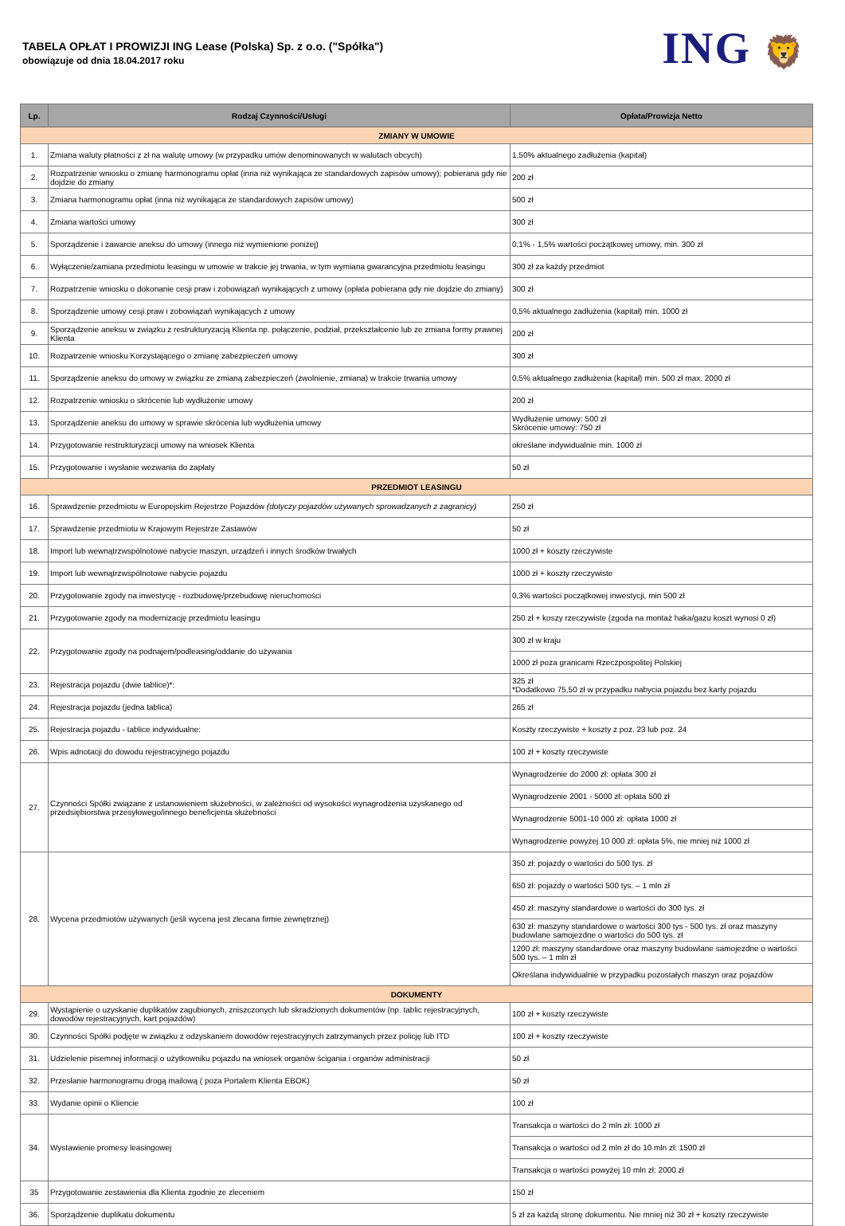TABELA OPŁAT I PROWIZJI ING Lease (Polska) Sp. z o.o. ("Spółka")
obowiązuje od dnia 18.04.2017 roku
ING 🦁
| Lp. | Rodzaj Czynności/Usługi | Opłata/Prowizja Netto |
| --- | --- | --- |
| ZMIANY W UMOWIE | | |
| 1. | Zmiana waluty płatności z zł na walutę umowy (w przypadku umów denominowanych w walutach obcych) | 1,50% aktualnego zadłużenia (kapitał) |
| 2. | Rozpatrzenie wniosku o zmianę harmonogramu opłat (inna niż wynikająca ze standardowych zapisów umowy); pobierana gdy nie dojdzie do zmiany | 200 zł |
| 3. | Zmiana harmonogramu opłat (inna niż wynikająca ze standardowych zapisów umowy) | 500 zł |
| 4. | Zmiana wartości umowy | 300 zł |
| 5. | Sporządzenie i zawarcie aneksu do umowy (innego niż wymienione poniżej) | 0,1% - 1,5% wartości początkowej umowy, min. 300 zł |
| 6. | Wyłączenie/zamiana przedmiotu leasingu w umowie w trakcie jej trwania, w tym wymiana gwarancyjna przedmiotu leasingu | 300 zł za każdy przedmiot |
| 7. | Rozpatrzenie wniosku o dokonanie cesji praw i zobowiązań wynikających z umowy (opłata pobierana gdy nie dojdzie do zmiany) | 300 zł |
| 8. | Sporządzenie umowy cesji praw i zobowiązań wynikających z umowy | 0,5% aktualnego zadłużenia (kapitał) min. 1000 zł |
| 9. | Sporządzenie aneksu w związku z restrukturyzacją Klienta np. połączenie, podział, przekształcenie lub ze zmiana formy prawnej Klienta | 200 zł |
| 10. | Rozpatrzenie wniosku Korzystającego o zmianę zabezpieczeń umowy | 300 zł |
| 11. | Sporządzenie aneksu do umowy w związku ze zmianą zabezpieczeń (zwolnienie, zmiana) w trakcie trwania umowy | 0,5% aktualnego zadłużenia (kapitał) min. 500 zł max. 2000 zł |
| 12. | Rozpatrzenie wniosku o skrócenie lub wydłużenie umowy | 200 zł |
| 13. | Sporządzenie aneksu do umowy w sprawie skrócenia lub wydłużenia umowy | Wydłużenie umowy: 500 zł Skrócenie umowy: 750 zł |
| 14. | Przygotowanie restrukturyzacji umowy na wniosek Klienta | określane indywidualnie min. 1000 zł |
| 15. | Przygotowanie i wysłanie wezwania do zapłaty | 50 zł |
| PRZEDMIOT LEASINGU | | |
| 16. | Sprawdzenie przedmiotu w Europejskim Rejestrze Pojazdów (dotyczy pojazdów używanych sprowadzanych z zagranicy) | 250 zł |
| 17. | Sprawdzenie przedmiotu w Krajowym Rejestrze Zastawów | 50 zł |
| 18. | Import lub wewnątrzwspólnotowe nabycie maszyn, urządzeń i innych środków trwałych | 1000 zł + koszty rzeczywiste |
| 19. | Import lub wewnątrzwspólnotowe nabycie pojazdu | 1000 zł + koszty rzeczywiste |
| 20. | Przygotowanie zgody na inwestycję - rozbudowę/przebudowę nieruchomości | 0,3% wartości początkowej inwestycji, min 500 zł |
| 21. | Przygotowanie zgody na modernizację przedmiotu leasingu | 250 zł + koszy rzeczywiste (zgoda na montaż haka/gazu koszt wynosi 0 zł) |
| 22. | Przygotowanie zgody na podnajem/podleasing/oddanie do używania | 300 zł w kraju |
| | | 1000 zł poza granicami Rzeczpospolitej Polskiej |
| 23. | Rejestracja pojazdu (dwie tablice)*: | 325 zł *Dodatkowo 75,50 zł w przypadku nabycia pojazdu bez karty pojazdu |
| 24. | Rejestracja pojazdu (jedna tablica) | 265 zł |
| 25. | Rejestracja pojazdu - tablice indywidualne: | Koszty rzeczywiste + koszty z poz. 23 lub poz. 24 |
| 26. | Wpis adnotacji do dowodu rejestracyjnego pojazdu | 100 zł + koszty rzeczywiste |
| 27. | Czynności Spółki związane z ustanowieniem służebności, w zależności od wysokości wynagrodzenia uzyskanego od przedsiębiorstwa przesyłowego/innego beneficjenta służebności | Wynagrodzenie do 2000 zł: opłata 300 zł |
| | | Wynagrodzenie 2001 - 5000 zł: opłata 500 zł |
| | | Wynagrodzenie 5001-10 000 zł: opłata 1000 zł |
| | | Wynagrodzenie powyżej 10 000 zł: opłata 5%, nie mniej niż 1000 zł |
| 28. | Wycena przedmiotów używanych (jeśli wycena jest zlecana firmie zewnętrznej) | 350 zł: pojazdy o wartości do 500 tys. zł |
| | | 650 zł: pojazdy o wartości 500 tys. – 1 mln zł |
| | | 450 zł: maszyny standardowe o wartości do 300 tys. zł |
| | | 630 zł: maszyny standardowe o wartości 300 tys - 500 tys. zł oraz maszyny budowlane samojezdne o wartości do 500 tys. zł |
| | | 1200 zł: maszyny standardowe oraz maszyny budowlane samojezdne o wartości 500 tys. – 1 mln zł |
| | | Określana indywidualnie w przypadku pozostałych maszyn oraz pojazdów |
| DOKUMENTY | | |
| 29. | Wystąpienie o uzyskanie duplikatów zagubionych, zniszczonych lub skradzionych dokumentów (np. tablic rejestracyjnych, dowodów rejestracyjnych, kart pojazdów) | 100 zł + koszty rzeczywiste |
| 30. | Czynności Spółki podjęte w związku z odzyskaniem dowodów rejestracyjnych zatrzymanych przez policję lub ITD | 100 zł + koszty rzeczywiste |
| 31. | Udzielenie pisemnej informacji o użytkowniku pojazdu na wniosek organów ścigania i organów administracji | 50 zł |
| 32. | Przesłanie harmonogramu drogą mailową ( poza Portalem Klienta EBOK) | 50 zł |
| 33. | Wydanie opinii o Kliencie | 100 zł |
| 34. | Wystawienie promesy leasingowej | Transakcja o wartości do 2 mln zł: 1000 zł |
| | | Transakcja o wartości od 2 mln zł do 10 mln zł: 1500 zł |
| | | Transakcja o wartości powyżej 10 mln zł: 2000 zł |
| 35 | Przygotowanie zestawienia dla Klienta zgodnie ze zleceniem | 150 zł |
| 36. | Sporządzenie duplikatu dokumentu | 5 zł za każdą stronę dokumentu. Nie mniej niż 30 zł + koszty rzeczywiste |